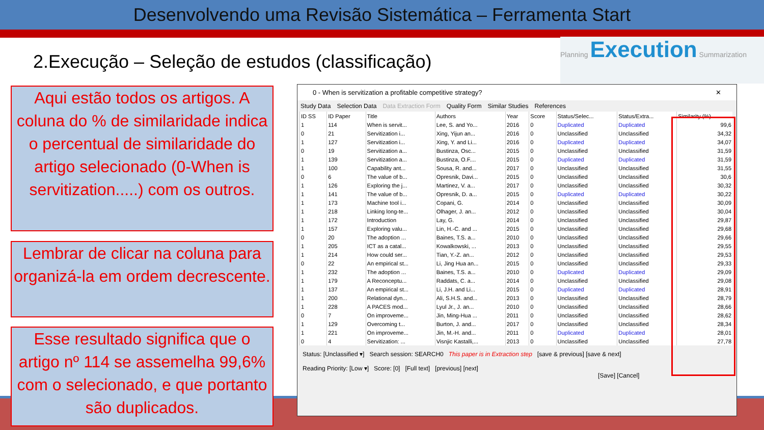Desenvolvendo uma Revisão Sistemática – Ferramenta Start
2.Execução – Seleção de estudos (classificação)
Planning Execution Summarization
Aqui estão todos os artigos. A coluna do % de similaridade indica o percentual de similaridade do artigo selecionado (0-When is servitization.....) com os outros.
Lembrar de clicar na coluna para organizá-la em ordem decrescente.
Esse resultado significa que o artigo nº 114 se assemelha 99,6% com o selecionado, e que portanto são duplicados.
0 - When is servitization a profitable competitive strategy? ✕
Study Data Selection Data Data Extraction Form Quality Form Similar Studies References
| ID SS | ID Paper | Title | Authors | Year | Score | Status/Selec... | Status/Extra... | Similarity (%) |
| --- | --- | --- | --- | --- | --- | --- | --- | --- |
| 1 | 114 | When is servit... | Lee, S. and Yo... | 2016 | 0 | Duplicated | Duplicated | 99,6 |
| 0 | 21 | Servitization i... | Xing, Yijun an... | 2016 | 0 | Unclassified | Unclassified | 34,32 |
| 1 | 127 | Servitization i... | Xing, Y. and Li... | 2016 | 0 | Duplicated | Duplicated | 34,07 |
| 0 | 19 | Servitization a... | Bustinza, Osc... | 2015 | 0 | Unclassified | Unclassified | 31,59 |
| 1 | 139 | Servitization a... | Bustinza, O.F.... | 2015 | 0 | Duplicated | Duplicated | 31,59 |
| 1 | 100 | Capability ant... | Sousa, R. and... | 2017 | 0 | Unclassified | Unclassified | 31,55 |
| 0 | 6 | The value of b... | Opresnik, Davi... | 2015 | 0 | Unclassified | Unclassified | 30,6 |
| 1 | 126 | Exploring the j... | Martinez, V. a... | 2017 | 0 | Unclassified | Unclassified | 30,32 |
| 1 | 141 | The value of b... | Opresnik, D. a... | 2015 | 0 | Duplicated | Duplicated | 30,22 |
| 1 | 173 | Machine tool i... | Copani, G. | 2014 | 0 | Unclassified | Unclassified | 30,09 |
| 1 | 218 | Linking long-te... | Olhager, J. an... | 2012 | 0 | Unclassified | Unclassified | 30,04 |
| 1 | 172 | Introduction | Lay, G. | 2014 | 0 | Unclassified | Unclassified | 29,87 |
| 1 | 157 | Exploring valu... | Lin, H.-C. and ... | 2015 | 0 | Unclassified | Unclassified | 29,68 |
| 0 | 20 | The adoption ... | Baines, T.S. a... | 2010 | 0 | Unclassified | Unclassified | 29,66 |
| 1 | 205 | ICT as a catal... | Kowalkowski, ... | 2013 | 0 | Unclassified | Unclassified | 29,55 |
| 1 | 214 | How could ser... | Tian, Y.-Z. an... | 2012 | 0 | Unclassified | Unclassified | 29,53 |
| 0 | 22 | An empirical st... | Li, Jing Hua an... | 2015 | 0 | Unclassified | Unclassified | 29,33 |
| 1 | 232 | The adoption ... | Baines, T.S. a... | 2010 | 0 | Duplicated | Duplicated | 29,09 |
| 1 | 179 | A Reconceptu... | Raddats, C. a... | 2014 | 0 | Unclassified | Unclassified | 29,08 |
| 1 | 137 | An empirical st... | Li, J.H. and Li... | 2015 | 0 | Duplicated | Duplicated | 28,91 |
| 1 | 200 | Relational dyn... | Ali, S.H.S. and... | 2013 | 0 | Unclassified | Unclassified | 28,79 |
| 1 | 228 | A PACES mod... | Lyul Jr., J. an... | 2010 | 0 | Unclassified | Unclassified | 28,66 |
| 0 | 7 | On improveme... | Jin, Ming-Hua ... | 2011 | 0 | Unclassified | Unclassified | 28,62 |
| 1 | 129 | Overcoming t... | Burton, J. and... | 2017 | 0 | Unclassified | Unclassified | 28,34 |
| 1 | 221 | On improveme... | Jin, M.-H. and... | 2011 | 0 | Duplicated | Duplicated | 28,01 |
| 0 | 4 | Servitization: ... | Visnjic Kastalli,... | 2013 | 0 | Unclassified | Unclassified | 27,78 |
Status: [Unclassified ▾] Search session: SEARCH0 This paper is in Extraction step [save & previous] [save & next]
Reading Priority: [Low ▾] Score: [0] [Full text] [previous] [next]
[Save] [Cancel]